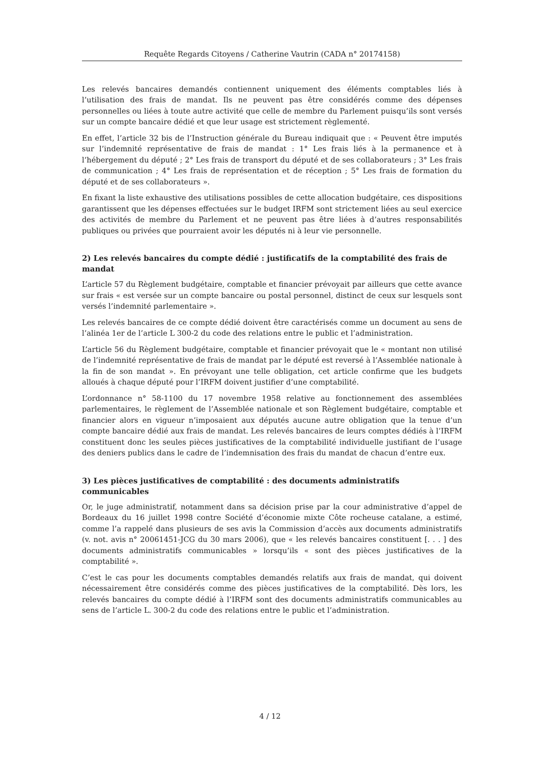Requête Regards Citoyens / Catherine Vautrin (CADA n° 20174158)
Les relevés bancaires demandés contiennent uniquement des éléments comptables liés à l’utilisation des frais de mandat. Ils ne peuvent pas être considérés comme des dépenses personnelles ou liées à toute autre activité que celle de membre du Parlement puisqu’ils sont versés sur un compte bancaire dédié et que leur usage est strictement règlementé.
En effet, l’article 32 bis de l’Instruction générale du Bureau indiquait que : « Peuvent être imputés sur l’indemnité représentative de frais de mandat : 1° Les frais liés à la permanence et à l’hébergement du député ; 2° Les frais de transport du député et de ses collaborateurs ; 3° Les frais de communication ; 4° Les frais de représentation et de réception ; 5° Les frais de formation du député et de ses collaborateurs ».
En fixant la liste exhaustive des utilisations possibles de cette allocation budgétaire, ces dispositions garantissent que les dépenses effectuées sur le budget IRFM sont strictement liées au seul exercice des activités de membre du Parlement et ne peuvent pas être liées à d’autres responsabilités publiques ou privées que pourraient avoir les députés ni à leur vie personnelle.
2) Les relevés bancaires du compte dédié : justificatifs de la comptabilité des frais de mandat
L’article 57 du Règlement budgétaire, comptable et financier prévoyait par ailleurs que cette avance sur frais « est versée sur un compte bancaire ou postal personnel, distinct de ceux sur lesquels sont versés l’indemnité parlementaire ».
Les relevés bancaires de ce compte dédié doivent être caractérisés comme un document au sens de l’alinéa 1er de l’article L 300-2 du code des relations entre le public et l’administration.
L’article 56 du Règlement budgétaire, comptable et financier prévoyait que le « montant non utilisé de l’indemnité représentative de frais de mandat par le député est reversé à l’Assemblée nationale à la fin de son mandat ». En prévoyant une telle obligation, cet article confirme que les budgets alloués à chaque député pour l’IRFM doivent justifier d’une comptabilité.
L’ordonnance n° 58-1100 du 17 novembre 1958 relative au fonctionnement des assemblées parlementaires, le règlement de l’Assemblée nationale et son Règlement budgétaire, comptable et financier alors en vigueur n’imposaient aux députés aucune autre obligation que la tenue d’un compte bancaire dédié aux frais de mandat. Les relevés bancaires de leurs comptes dédiés à l’IRFM constituent donc les seules pièces justificatives de la comptabilité individuelle justifiant de l’usage des deniers publics dans le cadre de l’indemnisation des frais du mandat de chacun d’entre eux.
3) Les pièces justificatives de comptabilité : des documents administratifs communicables
Or, le juge administratif, notamment dans sa décision prise par la cour administrative d’appel de Bordeaux du 16 juillet 1998 contre Société d’économie mixte Côte rocheuse catalane, a estimé, comme l’a rappelé dans plusieurs de ses avis la Commission d’accès aux documents administratifs (v. not. avis n° 20061451-JCG du 30 mars 2006), que « les relevés bancaires constituent [. . . ] des documents administratifs communicables » lorsqu’ils « sont des pièces justificatives de la comptabilité ».
C’est le cas pour les documents comptables demandés relatifs aux frais de mandat, qui doivent nécessairement être considérés comme des pièces justificatives de la comptabilité. Dès lors, les relevés bancaires du compte dédié à l’IRFM sont des documents administratifs communicables au sens de l’article L. 300-2 du code des relations entre le public et l’administration.
4 / 12